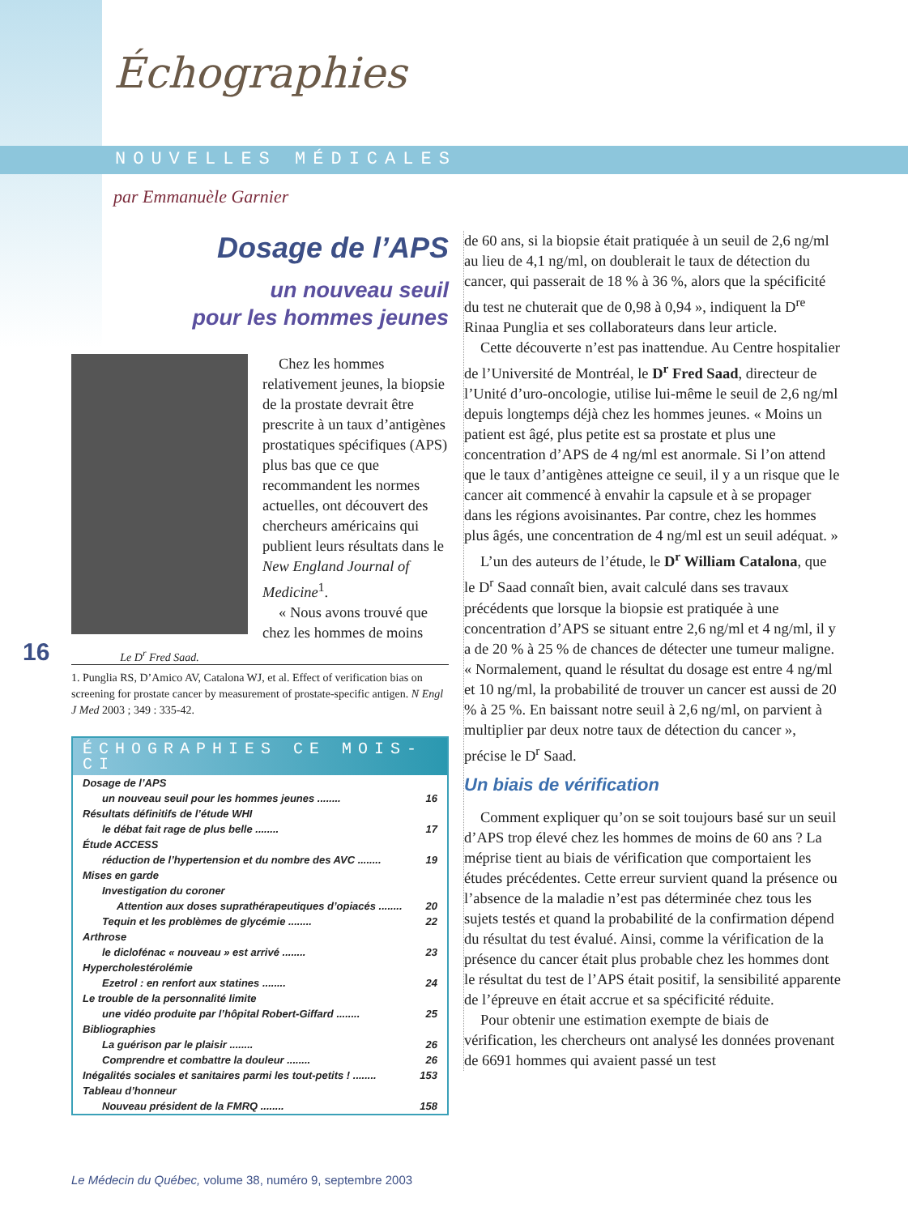Échographies
NOUVELLES MÉDICALES
par Emmanuèle Garnier
Dosage de l’APS
un nouveau seuil
pour les hommes jeunes
Chez les hommes relativement jeunes, la biopsie de la prostate devrait être prescrite à un taux d’antigènes prostatiques spécifiques (APS) plus bas que ce que recommandent les normes actuelles, ont découvert des chercheurs américains qui publient leurs résultats dans le New England Journal of Medicine<sup>1</sup>.
« Nous avons trouvé que chez les hommes de moins
Le D<sup>r</sup> Fred Saad.
1. Punglia RS, D’Amico AV, Catalona WJ, et al. Effect of verification bias on screening for prostate cancer by measurement of prostate-specific antigen. N Engl J Med 2003 ; 349 : 335-42.
ÉCHOGRAPHIES CE MOIS-CI
Dosage de l’APS
un nouveau seuil pour les hommes jeunes ........ 16
Résultats définitifs de l’étude WHI
le débat fait rage de plus belle ........ 17
Étude ACCESS
réduction de l’hypertension et du nombre des AVC ........ 19
Mises en garde
Investigation du coroner
Attention aux doses suprathérapeutiques d’opiacés ........ 20
Tequin et les problèmes de glycémie ........ 22
Arthrose
le diclofénac « nouveau » est arrivé ........ 23
Hypercholestérolémie
Ezetrol : en renfort aux statines ........ 24
Le trouble de la personnalité limite
une vidéo produite par l’hôpital Robert-Giffard ........ 25
Bibliographies
La guérison par le plaisir ........ 26
Comprendre et combattre la douleur ........ 26
Inégalités sociales et sanitaires parmi les tout-petits ! ........ 153
Tableau d’honneur
Nouveau président de la FMRQ ........ 158
16
de 60 ans, si la biopsie était pratiquée à un seuil de 2,6 ng/ml au lieu de 4,1 ng/ml, on doublerait le taux de détection du cancer, qui passerait de 18 % à 36 %, alors que la spécificité du test ne chuterait que de 0,98 à 0,94 », indiquent la D<sup>re</sup> Rinaa Punglia et ses collaborateurs dans leur article.
Cette découverte n’est pas inattendue. Au Centre hospitalier de l’Université de Montréal, le D<sup>r</sup> Fred Saad, directeur de l’Unité d’uro-oncologie, utilise lui-même le seuil de 2,6 ng/ml depuis longtemps déjà chez les hommes jeunes. « Moins un patient est âgé, plus petite est sa prostate et plus une concentration d’APS de 4 ng/ml est anormale. Si l’on attend que le taux d’antigènes atteigne ce seuil, il y a un risque que le cancer ait commencé à envahir la capsule et à se propager dans les régions avoisinantes. Par contre, chez les hommes plus âgés, une concentration de 4 ng/ml est un seuil adéquat. »
L’un des auteurs de l’étude, le D<sup>r</sup> William Catalona, que le D<sup>r</sup> Saad connaît bien, avait calculé dans ses travaux précédents que lorsque la biopsie est pratiquée à une concentration d’APS se situant entre 2,6 ng/ml et 4 ng/ml, il y a de 20 % à 25 % de chances de détecter une tumeur maligne. « Normalement, quand le résultat du dosage est entre 4 ng/ml et 10 ng/ml, la probabilité de trouver un cancer est aussi de 20 % à 25 %. En baissant notre seuil à 2,6 ng/ml, on parvient à multiplier par deux notre taux de détection du cancer », précise le D<sup>r</sup> Saad.
Un biais de vérification
Comment expliquer qu’on se soit toujours basé sur un seuil d’APS trop élevé chez les hommes de moins de 60 ans ? La méprise tient au biais de vérification que comportaient les études précédentes. Cette erreur survient quand la présence ou l’absence de la maladie n’est pas déterminée chez tous les sujets testés et quand la probabilité de la confirmation dépend du résultat du test évalué. Ainsi, comme la vérification de la présence du cancer était plus probable chez les hommes dont le résultat du test de l’APS était positif, la sensibilité apparente de l’épreuve en était accrue et sa spécificité réduite.
Pour obtenir une estimation exempte de biais de vérification, les chercheurs ont analysé les données provenant de 6691 hommes qui avaient passé un test
Le Médecin du Québec, volume 38, numéro 9, septembre 2003